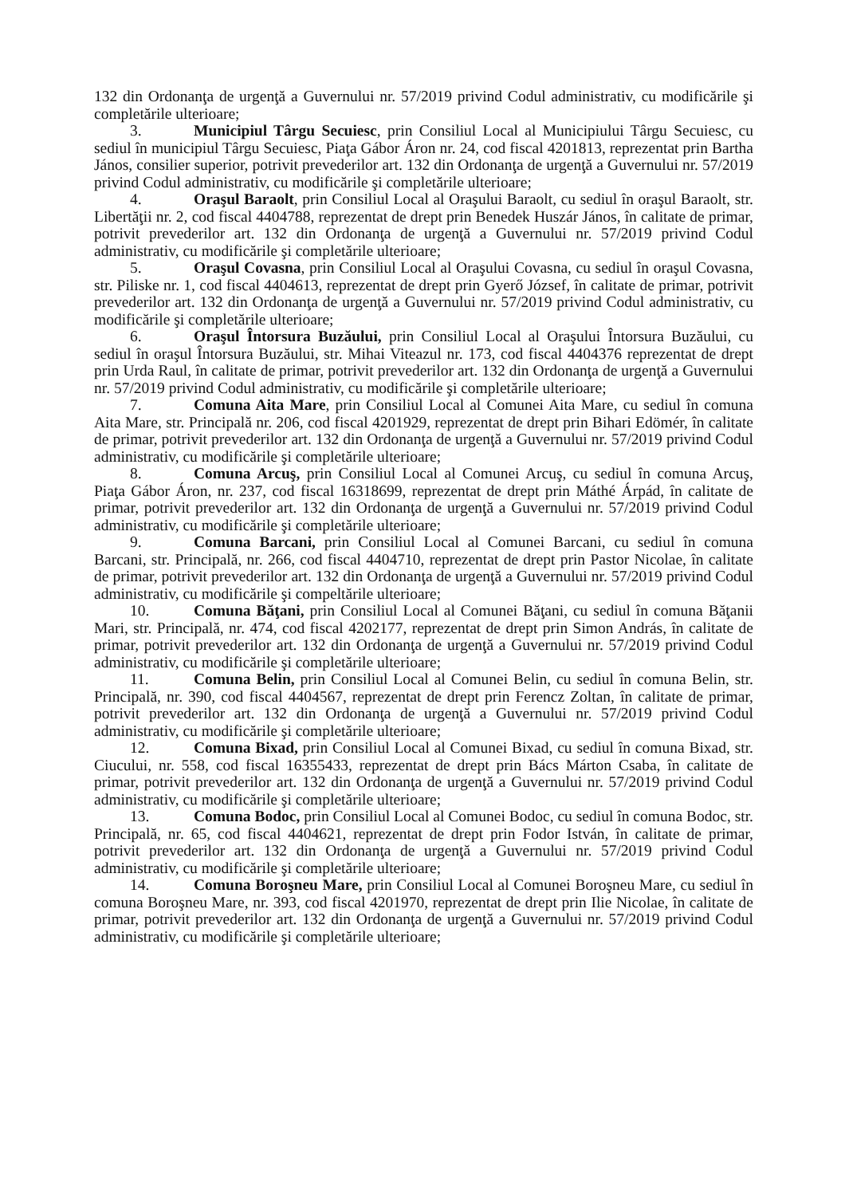132 din Ordonanţa de urgenţă a Guvernului nr. 57/2019 privind Codul administrativ, cu modificările şi completările ulterioare;
3. Municipiul Târgu Secuiesc, prin Consiliul Local al Municipiului Târgu Secuiesc, cu sediul în municipiul Târgu Secuiesc, Piaţa Gábor Áron nr. 24, cod fiscal 4201813, reprezentat prin Bartha János, consilier superior, potrivit prevederilor art. 132 din Ordonanţa de urgenţă a Guvernului nr. 57/2019 privind Codul administrativ, cu modificările şi completările ulterioare;
4. Oraşul Baraolt, prin Consiliul Local al Oraşului Baraolt, cu sediul în oraşul Baraolt, str. Libertăţii nr. 2, cod fiscal 4404788, reprezentat de drept prin Benedek Huszár János, în calitate de primar, potrivit prevederilor art. 132 din Ordonanţa de urgenţă a Guvernului nr. 57/2019 privind Codul administrativ, cu modificările şi completările ulterioare;
5. Oraşul Covasna, prin Consiliul Local al Oraşului Covasna, cu sediul în oraşul Covasna, str. Piliske nr. 1, cod fiscal 4404613, reprezentat de drept prin Gyerő József, în calitate de primar, potrivit prevederilor art. 132 din Ordonanţa de urgenţă a Guvernului nr. 57/2019 privind Codul administrativ, cu modificările şi completările ulterioare;
6. Oraşul Întorsura Buzăului, prin Consiliul Local al Oraşului Întorsura Buzăului, cu sediul în oraşul Întorsura Buzăului, str. Mihai Viteazul nr. 173, cod fiscal 4404376 reprezentat de drept prin Urda Raul, în calitate de primar, potrivit prevederilor art. 132 din Ordonanţa de urgenţă a Guvernului nr. 57/2019 privind Codul administrativ, cu modificările şi completările ulterioare;
7. Comuna Aita Mare, prin Consiliul Local al Comunei Aita Mare, cu sediul în comuna Aita Mare, str. Principală nr. 206, cod fiscal 4201929, reprezentat de drept prin Bihari Edömér, în calitate de primar, potrivit prevederilor art. 132 din Ordonanţa de urgenţă a Guvernului nr. 57/2019 privind Codul administrativ, cu modificările şi completările ulterioare;
8. Comuna Arcuş, prin Consiliul Local al Comunei Arcuş, cu sediul în comuna Arcuş, Piaţa Gábor Áron, nr. 237, cod fiscal 16318699, reprezentat de drept prin Máthé Árpád, în calitate de primar, potrivit prevederilor art. 132 din Ordonanţa de urgenţă a Guvernului nr. 57/2019 privind Codul administrativ, cu modificările şi completările ulterioare;
9. Comuna Barcani, prin Consiliul Local al Comunei Barcani, cu sediul în comuna Barcani, str. Principală, nr. 266, cod fiscal 4404710, reprezentat de drept prin Pastor Nicolae, în calitate de primar, potrivit prevederilor art. 132 din Ordonanţa de urgenţă a Guvernului nr. 57/2019 privind Codul administrativ, cu modificările şi compeltările ulterioare;
10. Comuna Băţani, prin Consiliul Local al Comunei Băţani, cu sediul în comuna Băţanii Mari, str. Principală, nr. 474, cod fiscal 4202177, reprezentat de drept prin Simon András, în calitate de primar, potrivit prevederilor art. 132 din Ordonanţa de urgenţă a Guvernului nr. 57/2019 privind Codul administrativ, cu modificările şi completările ulterioare;
11. Comuna Belin, prin Consiliul Local al Comunei Belin, cu sediul în comuna Belin, str. Principală, nr. 390, cod fiscal 4404567, reprezentat de drept prin Ferencz Zoltan, în calitate de primar, potrivit prevederilor art. 132 din Ordonanţa de urgenţă a Guvernului nr. 57/2019 privind Codul administrativ, cu modificările şi completările ulterioare;
12. Comuna Bixad, prin Consiliul Local al Comunei Bixad, cu sediul în comuna Bixad, str. Ciucului, nr. 558, cod fiscal 16355433, reprezentat de drept prin Bács Márton Csaba, în calitate de primar, potrivit prevederilor art. 132 din Ordonanţa de urgenţă a Guvernului nr. 57/2019 privind Codul administrativ, cu modificările şi completările ulterioare;
13. Comuna Bodoc, prin Consiliul Local al Comunei Bodoc, cu sediul în comuna Bodoc, str. Principală, nr. 65, cod fiscal 4404621, reprezentat de drept prin Fodor István, în calitate de primar, potrivit prevederilor art. 132 din Ordonanţa de urgenţă a Guvernului nr. 57/2019 privind Codul administrativ, cu modificările şi completările ulterioare;
14. Comuna Boroşneu Mare, prin Consiliul Local al Comunei Boroşneu Mare, cu sediul în comuna Boroşneu Mare, nr. 393, cod fiscal 4201970, reprezentat de drept prin Ilie Nicolae, în calitate de primar, potrivit prevederilor art. 132 din Ordonanţa de urgenţă a Guvernului nr. 57/2019 privind Codul administrativ, cu modificările şi completările ulterioare;